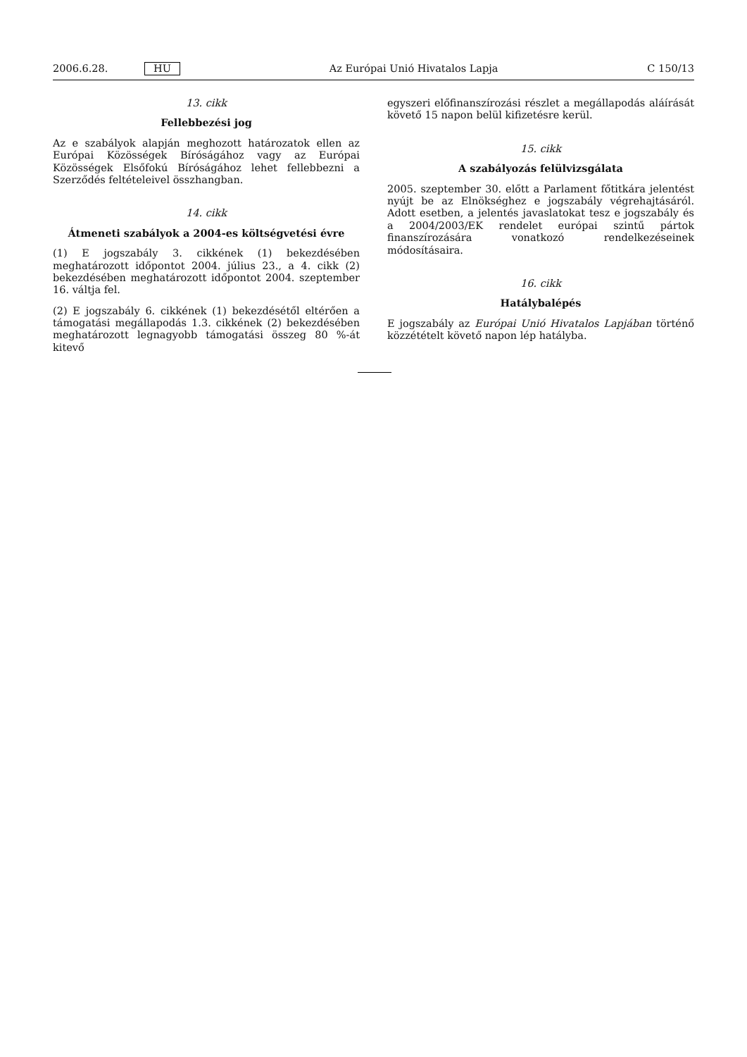2006.6.28. HU Az Európai Unió Hivatalos Lapja C 150/13
13. cikk
Fellebbezési jog
Az e szabályok alapján meghozott határozatok ellen az Európai Közösségek Bíróságához vagy az Európai Közösségek Elsőfokú Bíróságához lehet fellebbezni a Szerződés feltételeivel összhangban.
14. cikk
Átmeneti szabályok a 2004-es költségvetési évre
(1) E jogszabály 3. cikkének (1) bekezdésében meghatározott időpontot 2004. július 23., a 4. cikk (2) bekezdésében meghatározott időpontot 2004. szeptember 16. váltja fel.
(2) E jogszabály 6. cikkének (1) bekezdésétől eltérően a támogatási megállapodás 1.3. cikkének (2) bekezdésében meghatározott legnagyobb támogatási összeg 80 %-át kitevő
egyszeri előfinanszírozási részlet a megállapodás aláírását követő 15 napon belül kifizetésre kerül.
15. cikk
A szabályozás felülvizsgálata
2005. szeptember 30. előtt a Parlament főtitkára jelentést nyújt be az Elnökséghez e jogszabály végrehajtásáról. Adott esetben, a jelentés javaslatokat tesz e jogszabály és a 2004/2003/EK rendelet európai szintű pártok finanszírozására vonatkozó rendelkezéseinek módosításaira.
16. cikk
Hatálybalépés
E jogszabály az Európai Unió Hivatalos Lapjában történő közzétételt követő napon lép hatályba.